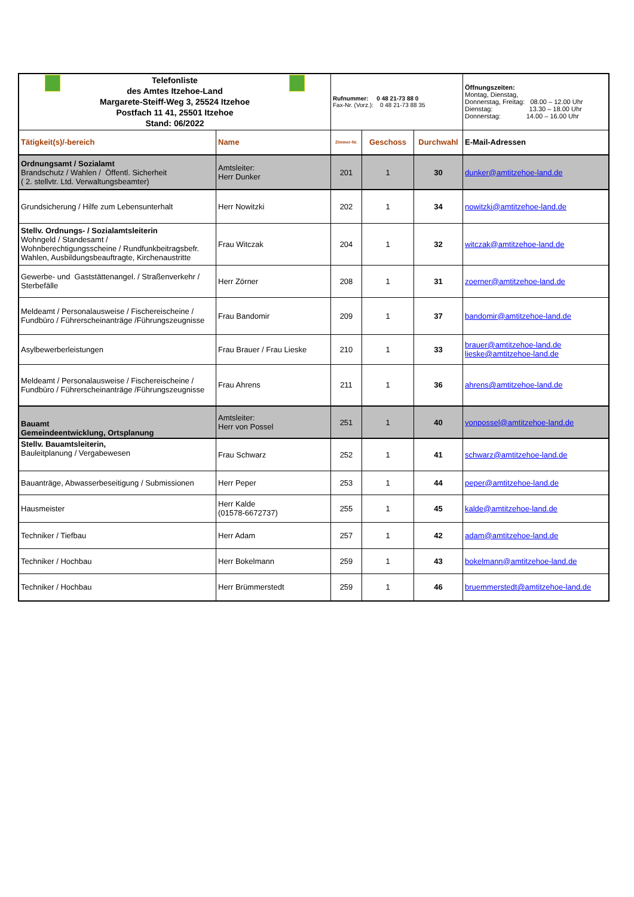| Telefonliste des Amtes Itzehoe-Land Margarete-Steiff-Weg 3, 25524 Itzehoe Postfach 11 41, 25501 Itzehoe Stand: 06/2022 | | Rufnummer: 0 48 21-73 88 0 Fax-Nr. (Vorz.): 0 48 21-73 88 35 | | | Öffnungszeiten: Montag, Dienstag, Donnerstag, Freitag: 08.00 – 12.00 Uhr Dienstag: 13.30 – 18.00 Uhr Donnerstag: 14.00 – 16.00 Uhr |
| Tätigkeit(s)/-bereich | Name | Zimmer-Nr. | Geschoss | Durchwahl | E-Mail-Adressen |
| Ordnungsamt / Sozialamt Brandschutz / Wahlen / Öffentl. Sicherheit ( 2. stellvtr. Ltd. Verwaltungsbeamter) | Amtsleiter: Herr Dunker | 201 | 1 | 30 | dunker@amtitzehoe-land.de |
| Grundsicherung / Hilfe zum Lebensunterhalt | Herr Nowitzki | 202 | 1 | 34 | nowitzki@amtitzehoe-land.de |
| Stellv. Ordnungs- / Sozialamtsleiterin Wohngeld / Standesamt / Wohnberechtigungsscheine / Rundfunkbeitragsbefr. Wahlen, Ausbildungsbeauftragte, Kirchenaustritte | Frau Witczak | 204 | 1 | 32 | witczak@amtitzehoe-land.de |
| Gewerbe- und Gaststättenangel. / Straßenverkehr / Sterbefälle | Herr Zörner | 208 | 1 | 31 | zoerner@amtitzehoe-land.de |
| Meldeamt / Personalausweise / Fischereischeine / Fundbüro / Führerscheinanträge /Führungszeugnisse | Frau Bandomir | 209 | 1 | 37 | bandomir@amtitzehoe-land.de |
| Asylbewerberleistungen | Frau Brauer / Frau Lieske | 210 | 1 | 33 | brauer@amtitzehoe-land.de lieske@amtitzehoe-land.de |
| Meldeamt / Personalausweise / Fischereischeine / Fundbüro / Führerscheinanträge /Führungszeugnisse | Frau Ahrens | 211 | 1 | 36 | ahrens@amtitzehoe-land.de |
| Bauamt Gemeindeentwicklung, Ortsplanung | Amtsleiter: Herr von Possel | 251 | 1 | 40 | vonpossel@amtitzehoe-land.de |
| Stellv. Bauamtsleiterin, Bauleitplanung / Vergabewesen | Frau Schwarz | 252 | 1 | 41 | schwarz@amtitzehoe-land.de |
| Bauanträge, Abwasserbeseitigung / Submissionen | Herr Peper | 253 | 1 | 44 | peper@amtitzehoe-land.de |
| Hausmeister | Herr Kalde (01578-6672737) | 255 | 1 | 45 | kalde@amtitzehoe-land.de |
| Techniker / Tiefbau | Herr Adam | 257 | 1 | 42 | adam@amtitzehoe-land.de |
| Techniker / Hochbau | Herr Bokelmann | 259 | 1 | 43 | bokelmann@amtitzehoe-land.de |
| Techniker / Hochbau | Herr Brümmerstedt | 259 | 1 | 46 | bruemmerstedt@amtitzehoe-land.de |